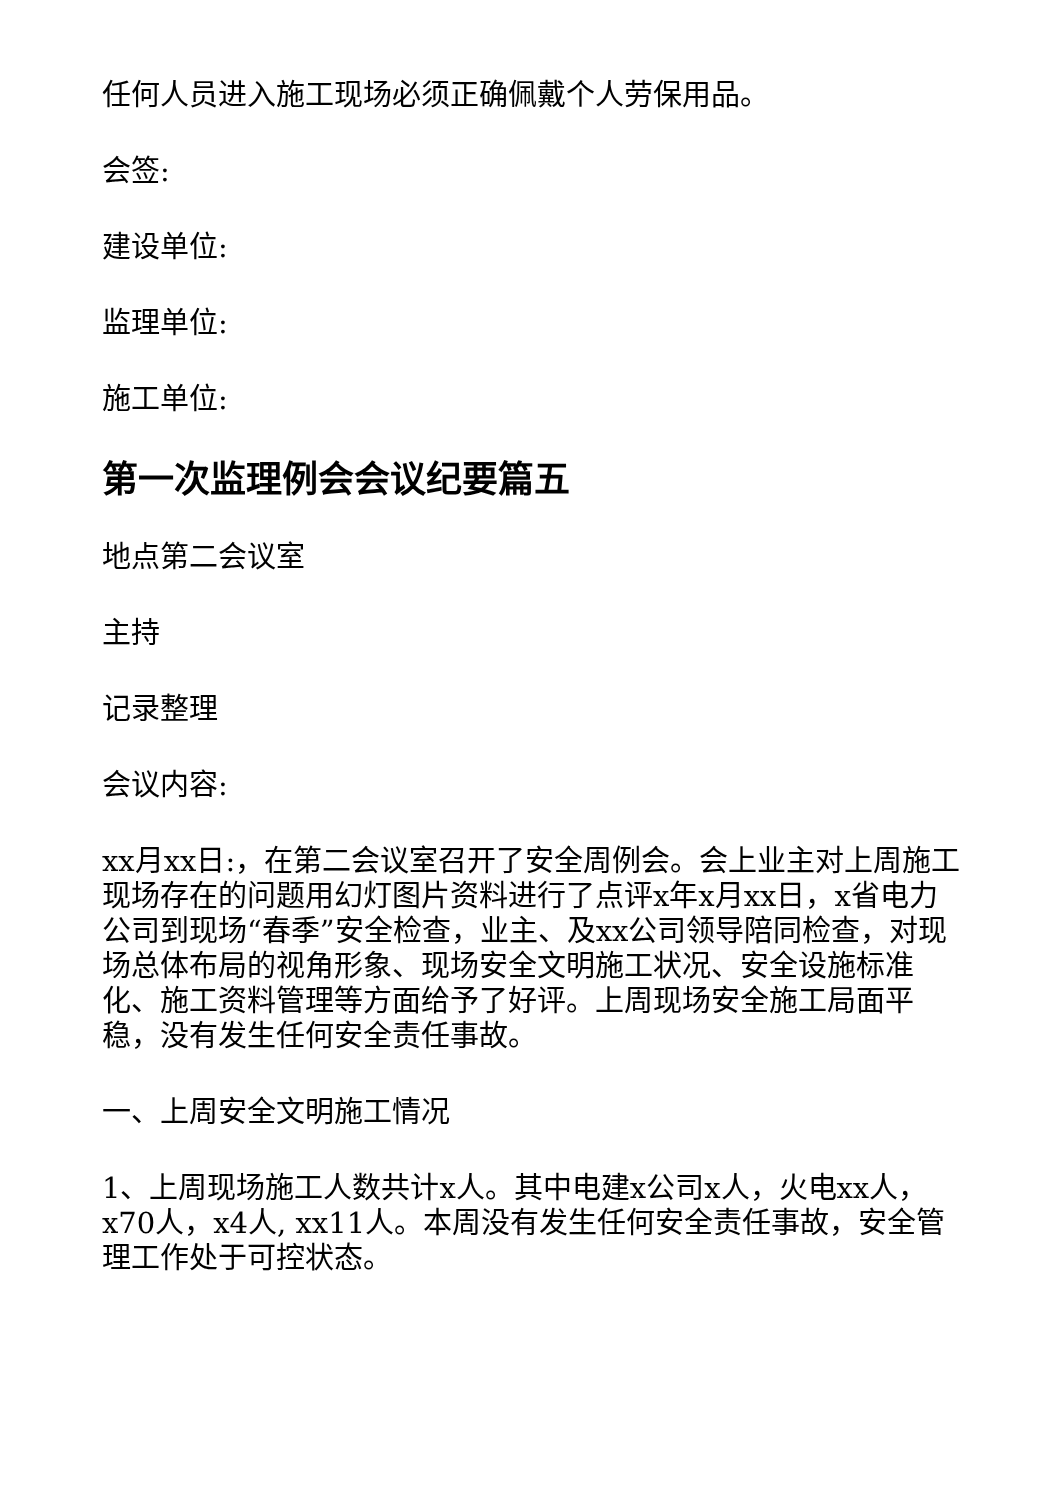任何人员进入施工现场必须正确佩戴个人劳保用品。
会签:
建设单位:
监理单位:
施工单位:
第一次监理例会会议纪要篇五
地点第二会议室
主持
记录整理
会议内容:
xx月xx日:，在第二会议室召开了安全周例会。会上业主对上周施工现场存在的问题用幻灯图片资料进行了点评x年x月xx日，x省电力公司到现场“春季”安全检查，业主、及xx公司领导陪同检查，对现场总体布局的视角形象、现场安全文明施工状况、安全设施标准化、施工资料管理等方面给予了好评。上周现场安全施工局面平稳，没有发生任何安全责任事故。
一、上周安全文明施工情况
1、上周现场施工人数共计x人。其中电建x公司x人，火电xx人，x70人，x4人, xx11人。本周没有发生任何安全责任事故，安全管理工作处于可控状态。